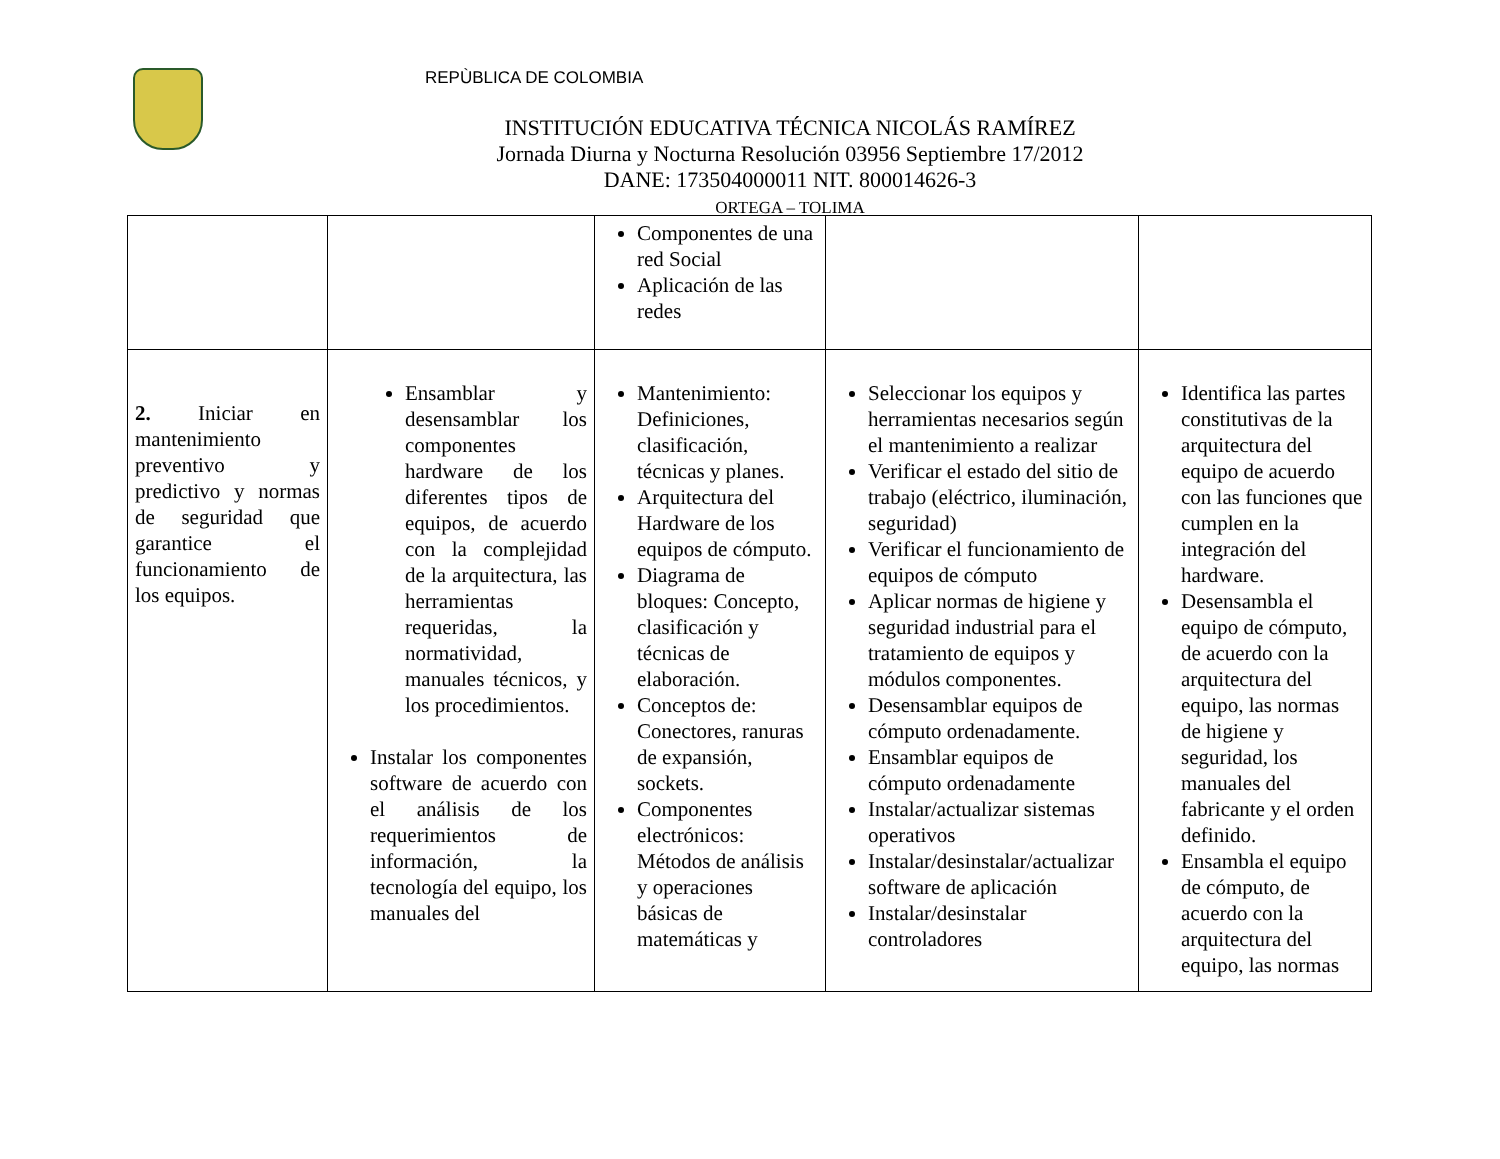REPÙBLICA DE COLOMBIA
INSTITUCIÓN EDUCATIVA TÉCNICA NICOLÁS RAMÍREZ
Jornada Diurna y Nocturna Resolución 03956 Septiembre 17/2012
DANE: 173504000011 NIT. 800014626-3
ORTEGA – TOLIMA
| | | Componentes de una red Social Aplicación de las redes | | |
| 2. Iniciar en mantenimiento preventivo y predictivo y normas de seguridad que garantice el funcionamiento de los equipos. | Ensamblar y desensamblar los componentes hardware de los diferentes tipos de equipos, de acuerdo con la complejidad de la arquitectura, las herramientas requeridas, la normatividad, manuales técnicos, y los procedimientos. Instalar los componentes software de acuerdo con el análisis de los requerimientos de información, la tecnología del equipo, los manuales del | Mantenimiento: Definiciones, clasificación, técnicas y planes. Arquitectura del Hardware de los equipos de cómputo. Diagrama de bloques: Concepto, clasificación y técnicas de elaboración. Conceptos de: Conectores, ranuras de expansión, sockets. Componentes electrónicos: Métodos de análisis y operaciones básicas de matemáticas y | Seleccionar los equipos y herramientas necesarios según el mantenimiento a realizar Verificar el estado del sitio de trabajo (eléctrico, iluminación, seguridad) Verificar el funcionamiento de equipos de cómputo Aplicar normas de higiene y seguridad industrial para el tratamiento de equipos y módulos componentes. Desensamblar equipos de cómputo ordenadamente. Ensamblar equipos de cómputo ordenadamente Instalar/actualizar sistemas operativos Instalar/desinstalar/actualizar software de aplicación Instalar/desinstalar controladores | Identifica las partes constitutivas de la arquitectura del equipo de acuerdo con las funciones que cumplen en la integración del hardware. Desensambla el equipo de cómputo, de acuerdo con la arquitectura del equipo, las normas de higiene y seguridad, los manuales del fabricante y el orden definido. Ensambla el equipo de cómputo, de acuerdo con la arquitectura del equipo, las normas |